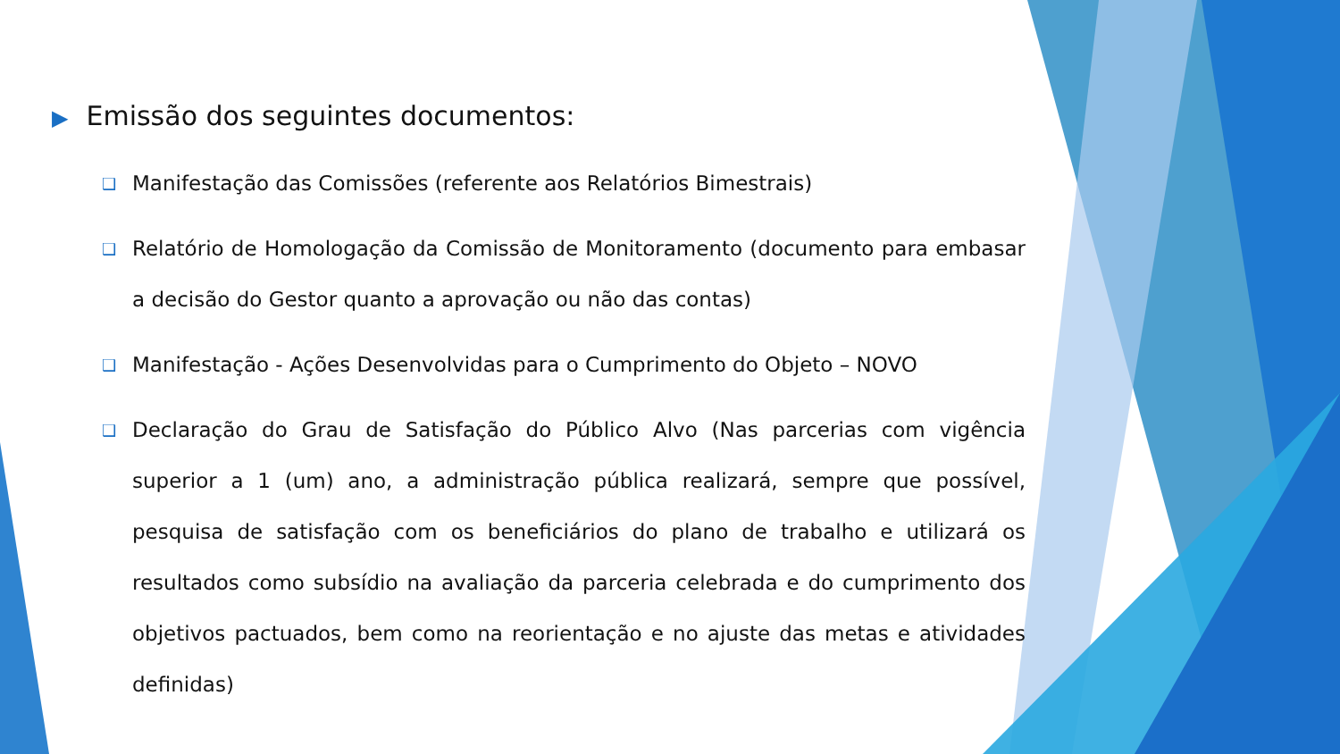▶ Emissão dos seguintes documentos:
❑ Manifestação das Comissões (referente aos Relatórios Bimestrais)
❑ Relatório de Homologação da Comissão de Monitoramento (documento para embasar a decisão do Gestor quanto a aprovação ou não das contas)
❑ Manifestação - Ações Desenvolvidas para o Cumprimento do Objeto – NOVO
❑ Declaração do Grau de Satisfação do Público Alvo (Nas parcerias com vigência superior a 1 (um) ano, a administração pública realizará, sempre que possível, pesquisa de satisfação com os beneficiários do plano de trabalho e utilizará os resultados como subsídio na avaliação da parceria celebrada e do cumprimento dos objetivos pactuados, bem como na reorientação e no ajuste das metas e atividades definidas)